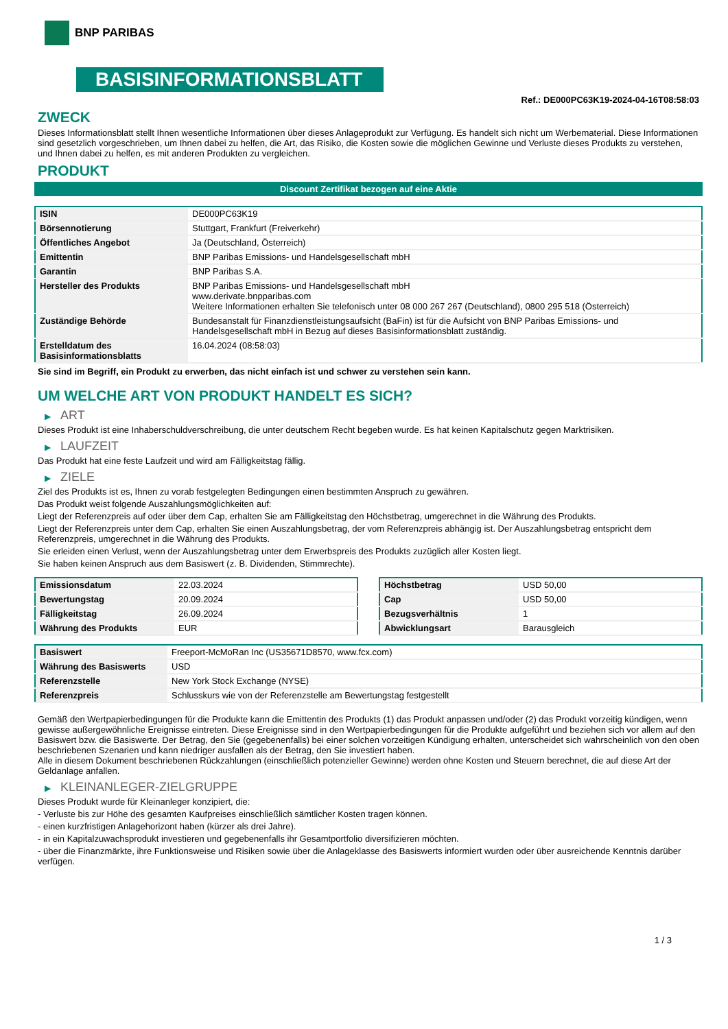BNP PARIBAS
BASISINFORMATIONSBLATT
Ref.: DE000PC63K19-2024-04-16T08:58:03
ZWECK
Dieses Informationsblatt stellt Ihnen wesentliche Informationen über dieses Anlageprodukt zur Verfügung. Es handelt sich nicht um Werbematerial. Diese Informationen sind gesetzlich vorgeschrieben, um Ihnen dabei zu helfen, die Art, das Risiko, die Kosten sowie die möglichen Gewinne und Verluste dieses Produkts zu verstehen, und Ihnen dabei zu helfen, es mit anderen Produkten zu vergleichen.
PRODUKT
Discount Zertifikat bezogen auf eine Aktie
| ISIN | DE000PC63K19 |
| Börsennotierung | Stuttgart, Frankfurt (Freiverkehr) |
| Öffentliches Angebot | Ja (Deutschland, Österreich) |
| Emittentin | BNP Paribas Emissions- und Handelsgesellschaft mbH |
| Garantin | BNP Paribas S.A. |
| Hersteller des Produkts | BNP Paribas Emissions- und Handelsgesellschaft mbH www.derivate.bnpparibas.com Weitere Informationen erhalten Sie telefonisch unter 08 000 267 267 (Deutschland), 0800 295 518 (Österreich) |
| Zuständige Behörde | Bundesanstalt für Finanzdienstleistungsaufsicht (BaFin) ist für die Aufsicht von BNP Paribas Emissions- und Handelsgesellschaft mbH in Bezug auf dieses Basisinformationsblatt zuständig. |
| Erstelldatum des Basisinformationsblatts | 16.04.2024 (08:58:03) |
Sie sind im Begriff, ein Produkt zu erwerben, das nicht einfach ist und schwer zu verstehen sein kann.
UM WELCHE ART VON PRODUKT HANDELT ES SICH?
▶ ART
Dieses Produkt ist eine Inhaberschuldverschreibung, die unter deutschem Recht begeben wurde. Es hat keinen Kapitalschutz gegen Marktrisiken.
▶ LAUFZEIT
Das Produkt hat eine feste Laufzeit und wird am Fälligkeitstag fällig.
▶ ZIELE
Ziel des Produkts ist es, Ihnen zu vorab festgelegten Bedingungen einen bestimmten Anspruch zu gewähren.
Das Produkt weist folgende Auszahlungsmöglichkeiten auf:
Liegt der Referenzpreis auf oder über dem Cap, erhalten Sie am Fälligkeitstag den Höchstbetrag, umgerechnet in die Währung des Produkts.
Liegt der Referenzpreis unter dem Cap, erhalten Sie einen Auszahlungsbetrag, der vom Referenzpreis abhängig ist. Der Auszahlungsbetrag entspricht dem Referenzpreis, umgerechnet in die Währung des Produkts.
Sie erleiden einen Verlust, wenn der Auszahlungsbetrag unter dem Erwerbspreis des Produkts zuzüglich aller Kosten liegt.
Sie haben keinen Anspruch aus dem Basiswert (z. B. Dividenden, Stimmrechte).
| Emissionsdatum | 22.03.2024 |
| Bewertungstag | 20.09.2024 |
| Fälligkeitstag | 26.09.2024 |
| Währung des Produkts | EUR |
| Höchstbetrag | USD 50,00 |
| Cap | USD 50,00 |
| Bezugsverhältnis | 1 |
| Abwicklungsart | Barausgleich |
| Basiswert | Freeport-McMoRan Inc (US35671D8570, www.fcx.com) |
| Währung des Basiswerts | USD |
| Referenzstelle | New York Stock Exchange (NYSE) |
| Referenzpreis | Schlusskurs wie von der Referenzstelle am Bewertungstag festgestellt |
Gemäß den Wertpapierbedingungen für die Produkte kann die Emittentin des Produkts (1) das Produkt anpassen und/oder (2) das Produkt vorzeitig kündigen, wenn gewisse außergewöhnliche Ereignisse eintreten. Diese Ereignisse sind in den Wertpapierbedingungen für die Produkte aufgeführt und beziehen sich vor allem auf den Basiswert bzw. die Basiswerte. Der Betrag, den Sie (gegebenenfalls) bei einer solchen vorzeitigen Kündigung erhalten, unterscheidet sich wahrscheinlich von den oben beschriebenen Szenarien und kann niedriger ausfallen als der Betrag, den Sie investiert haben.
Alle in diesem Dokument beschriebenen Rückzahlungen (einschließlich potenzieller Gewinne) werden ohne Kosten und Steuern berechnet, die auf diese Art der Geldanlage anfallen.
▶ KLEINANLEGER-ZIELGRUPPE
Dieses Produkt wurde für Kleinanleger konzipiert, die:
- Verluste bis zur Höhe des gesamten Kaufpreises einschließlich sämtlicher Kosten tragen können.
- einen kurzfristigen Anlagehorizont haben (kürzer als drei Jahre).
- in ein Kapitalzuwachsprodukt investieren und gegebenenfalls ihr Gesamtportfolio diversifizieren möchten.
- über die Finanzmärkte, ihre Funktionsweise und Risiken sowie über die Anlageklasse des Basiswerts informiert wurden oder über ausreichende Kenntnis darüber verfügen.
1 / 3